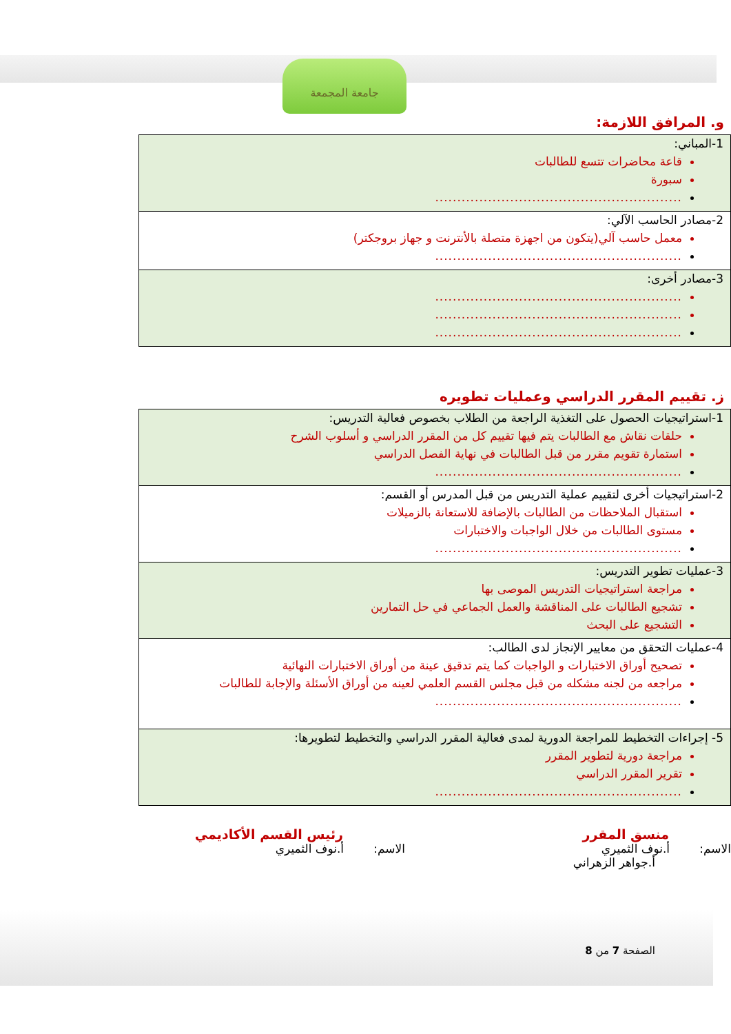جامعة المجمعة
و. المرافق اللازمة:
| 1-المباني: قاعة محاضرات تتسع للطالبات سبورة ........................................................ |
| 2-مصادر الحاسب الآلي: معمل حاسب آلي(يتكون من اجهزة متصلة بالأنترنت و جهاز بروجكتر) ........................................................ |
| 3-مصادر أخرى: ........................................................ ........................................................ ........................................................ |
ز. تقييم المقرر الدراسي وعمليات تطويره
| 1-استراتيجيات الحصول على التغذية الراجعة من الطلاب بخصوص فعالية التدريس: حلقات نقاش مع الطالبات يتم فيها تقييم كل من المقرر الدراسي و أسلوب الشرح استمارة تقويم مقرر من قبل الطالبات في نهاية الفصل الدراسي ........................................................ |
| 2-استراتيجيات أخرى لتقييم عملية التدريس من قبل المدرس أو القسم: استقبال الملاحظات من الطالبات بالإضافة للاستعانة بالزميلات مستوى الطالبات من خلال الواجبات والاختبارات ........................................................ |
| 3-عمليات تطوير التدريس: مراجعة استراتيجيات التدريس الموصى بها تشجيع الطالبات على المناقشة والعمل الجماعي في حل التمارين التشجيع على البحث |
| 4-عمليات التحقق من معايير الإنجاز لدى الطالب: تصحيح أوراق الاختبارات و الواجبات كما يتم تدقيق عينة من أوراق الاختبارات النهائية مراجعه من لجنه مشكله من قبل مجلس القسم العلمي لعينه من أوراق الأسئلة والإجابة للطالبات ........................................................ |
| 5- إجراءات التخطيط للمراجعة الدورية لمدى فعالية المقرر الدراسي والتخطيط لتطويرها: مراجعة دورية لتطوير المقرر تقرير المقرر الدراسي ........................................................ |
منسق المقرر
الاسم: أ.نوف الثميري
أ.جواهر الزهراني
رئيس القسم الأكاديمي
الاسم: أ.نوف الثميري
الصفحة 7 من 8